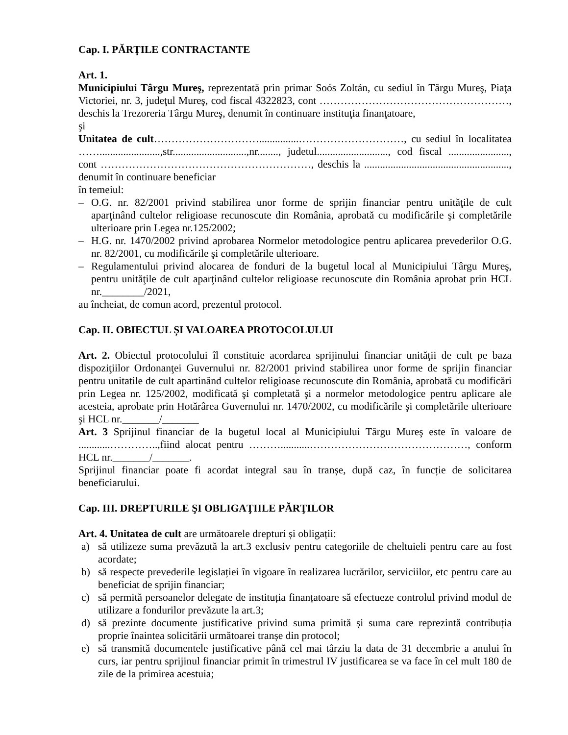Cap. I. PĂRŢILE CONTRACTANTE
Art. 1.
Municipiului Târgu Mureş, reprezentată prin primar Soós Zoltán, cu sediul în Târgu Mureş, Piaţa Victoriei, nr. 3, judeţul Mureş, cod fiscal 4322823, cont ………………………………………………, deschis la Trezoreria Târgu Mureş, denumit în continuare instituţia finanţatoare,
şi
Unitatea de cult…………………………...............…………………………, cu sediul în localitatea …….......................,str............................,nr........, judetul..........................., cod fiscal ......................., cont ……………………………………………………, deschis la ......................................................., denumit în continuare beneficiar
în temeiul:
– O.G. nr. 82/2001 privind stabilirea unor forme de sprijin financiar pentru unităţile de cult aparţinând cultelor religioase recunoscute din România, aprobată cu modificările şi completările ulterioare prin Legea nr.125/2002;
– H.G. nr. 1470/2002 privind aprobarea Normelor metodologice pentru aplicarea prevederilor O.G. nr. 82/2001, cu modificările şi completările ulterioare.
– Regulamentului privind alocarea de fonduri de la bugetul local al Municipiului Târgu Mureş, pentru unităţile de cult aparţinând cultelor religioase recunoscute din România aprobat prin HCL nr.________/2021,
au încheiat, de comun acord, prezentul protocol.
Cap. II. OBIECTUL ȘI VALOAREA PROTOCOLULUI
Art. 2. Obiectul protocolului îl constituie acordarea sprijinului financiar unităţii de cult pe baza dispoziţiilor Ordonanţei Guvernului nr. 82/2001 privind stabilirea unor forme de sprijin financiar pentru unitatile de cult apartinând cultelor religioase recunoscute din România, aprobată cu modificări prin Legea nr. 125/2002, modificată şi completată şi a normelor metodologice pentru aplicare ale acesteia, aprobate prin Hotărârea Guvernului nr. 1470/2002, cu modificările şi completările ulterioare şi HCL nr._______/_______
Art. 3 Sprijinul financiar de la bugetul local al Municipiului Târgu Mureş este în valoare de ............…………..,fiind alocat pentru ………...........………………………………………, conform HCL nr._______/_______.
Sprijinul financiar poate fi acordat integral sau în tranșe, după caz, în funcție de solicitarea beneficiarului.
Cap. III. DREPTURILE ŞI OBLIGAŢIILE PĂRŢILOR
Art. 4. Unitatea de cult are următoarele drepturi și obligații:
a) să utilizeze suma prevăzută la art.3 exclusiv pentru categoriile de cheltuieli pentru care au fost acordate;
b) să respecte prevederile legislației în vigoare în realizarea lucrărilor, serviciilor, etc pentru care au beneficiat de sprijin financiar;
c) să permită persoanelor delegate de instituția finanțatoare să efectueze controlul privind modul de utilizare a fondurilor prevăzute la art.3;
d) să prezinte documente justificative privind suma primită și suma care reprezintă contribuția proprie înaintea solicitării următoarei tranșe din protocol;
e) să transmită documentele justificative până cel mai târziu la data de 31 decembrie a anului în curs, iar pentru sprijinul financiar primit în trimestrul IV justificarea se va face în cel mult 180 de zile de la primirea acestuia;